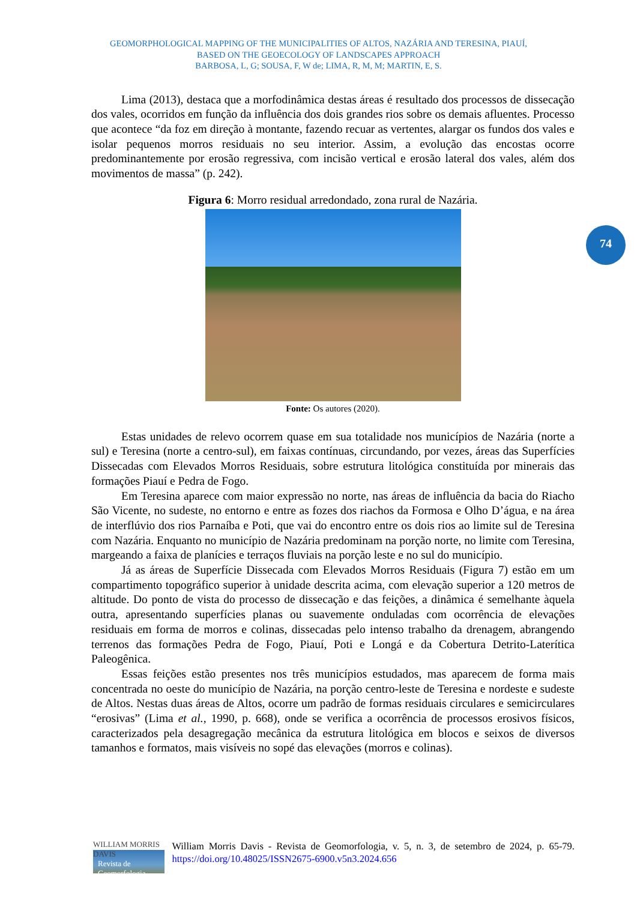GEOMORPHOLOGICAL MAPPING OF THE MUNICIPALITIES OF ALTOS, NAZÁRIA AND TERESINA, PIAUÍ,
BASED ON THE GEOECOLOGY OF LANDSCAPES APPROACH
BARBOSA, L, G; SOUSA, F, W de; LIMA, R, M, M; MARTIN, E, S.
74
Lima (2013), destaca que a morfodinâmica destas áreas é resultado dos processos de dissecação dos vales, ocorridos em função da influência dos dois grandes rios sobre os demais afluentes. Processo que acontece “da foz em direção à montante, fazendo recuar as vertentes, alargar os fundos dos vales e isolar pequenos morros residuais no seu interior. Assim, a evolução das encostas ocorre predominantemente por erosão regressiva, com incisão vertical e erosão lateral dos vales, além dos movimentos de massa” (p. 242).
Figura 6: Morro residual arredondado, zona rural de Nazária.
Fonte: Os autores (2020).
Estas unidades de relevo ocorrem quase em sua totalidade nos municípios de Nazária (norte a sul) e Teresina (norte a centro-sul), em faixas contínuas, circundando, por vezes, áreas das Superfícies Dissecadas com Elevados Morros Residuais, sobre estrutura litológica constituída por minerais das formações Piauí e Pedra de Fogo.
Em Teresina aparece com maior expressão no norte, nas áreas de influência da bacia do Riacho São Vicente, no sudeste, no entorno e entre as fozes dos riachos da Formosa e Olho D’água, e na área de interflúvio dos rios Parnaíba e Poti, que vai do encontro entre os dois rios ao limite sul de Teresina com Nazária. Enquanto no município de Nazária predominam na porção norte, no limite com Teresina, margeando a faixa de planícies e terraços fluviais na porção leste e no sul do município.
Já as áreas de Superfície Dissecada com Elevados Morros Residuais (Figura 7) estão em um compartimento topográfico superior à unidade descrita acima, com elevação superior a 120 metros de altitude. Do ponto de vista do processo de dissecação e das feições, a dinâmica é semelhante àquela outra, apresentando superfícies planas ou suavemente onduladas com ocorrência de elevações residuais em forma de morros e colinas, dissecadas pelo intenso trabalho da drenagem, abrangendo terrenos das formações Pedra de Fogo, Piauí, Poti e Longá e da Cobertura Detrito-Laterítica Paleogênica.
Essas feições estão presentes nos três municípios estudados, mas aparecem de forma mais concentrada no oeste do município de Nazária, na porção centro-leste de Teresina e nordeste e sudeste de Altos. Nestas duas áreas de Altos, ocorre um padrão de formas residuais circulares e semicirculares “erosivas” (Lima et al., 1990, p. 668), onde se verifica a ocorrência de processos erosivos físicos, caracterizados pela desagregação mecânica da estrutura litológica em blocos e seixos de diversos tamanhos e formatos, mais visíveis no sopé das elevações (morros e colinas).
WILLIAM MORRIS DAVIS
Revista de Geomorfologia
William Morris Davis - Revista de Geomorfologia, v. 5, n. 3, de setembro de 2024, p. 65-79. https://doi.org/10.48025/ISSN2675-6900.v5n3.2024.656